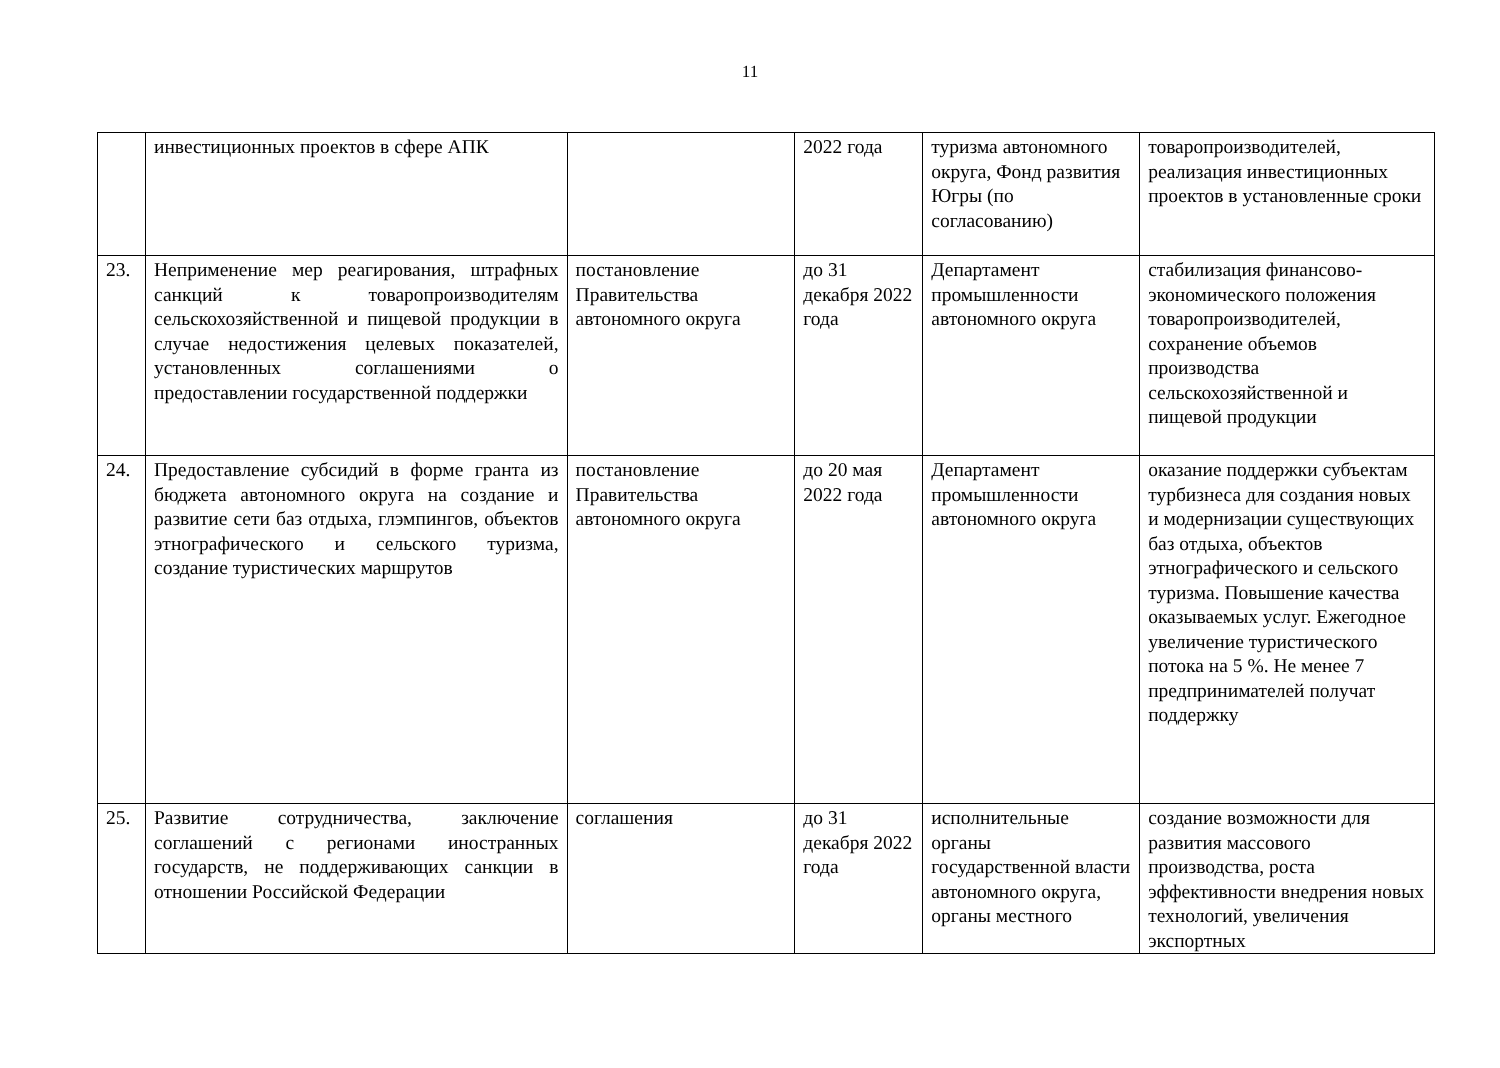11
| | инвестиционных проектов в сфере АПК | | 2022 года | туризма автономного округа, Фонд развития Югры (по согласованию) | товаропроизводителей, реализация инвестиционных проектов в установленные сроки |
| 23. | Неприменение мер реагирования, штрафных санкций к товаропроизводителям сельскохозяйственной и пищевой продукции в случае недостижения целевых показателей, установленных соглашениями о предоставлении государственной поддержки | постановление Правительства автономного округа | до 31 декабря 2022 года | Департамент промышленности автономного округа | стабилизация финансово-экономического положения товаропроизводителей, сохранение объемов производства сельскохозяйственной и пищевой продукции |
| 24. | Предоставление субсидий в форме гранта из бюджета автономного округа на создание и развитие сети баз отдыха, глэмпингов, объектов этнографического и сельского туризма, создание туристических маршрутов | постановление Правительства автономного округа | до 20 мая 2022 года | Департамент промышленности автономного округа | оказание поддержки субъектам турбизнеса для создания новых и модернизации существующих баз отдыха, объектов этнографического и сельского туризма. Повышение качества оказываемых услуг. Ежегодное увеличение туристического потока на 5 %. Не менее 7 предпринимателей получат поддержку |
| 25. | Развитие сотрудничества, заключение соглашений с регионами иностранных государств, не поддерживающих санкции в отношении Российской Федерации | соглашения | до 31 декабря 2022 года | исполнительные органы государственной власти автономного округа, органы местного | создание возможности для развития массового производства, роста эффективности внедрения новых технологий, увеличения экспортных |